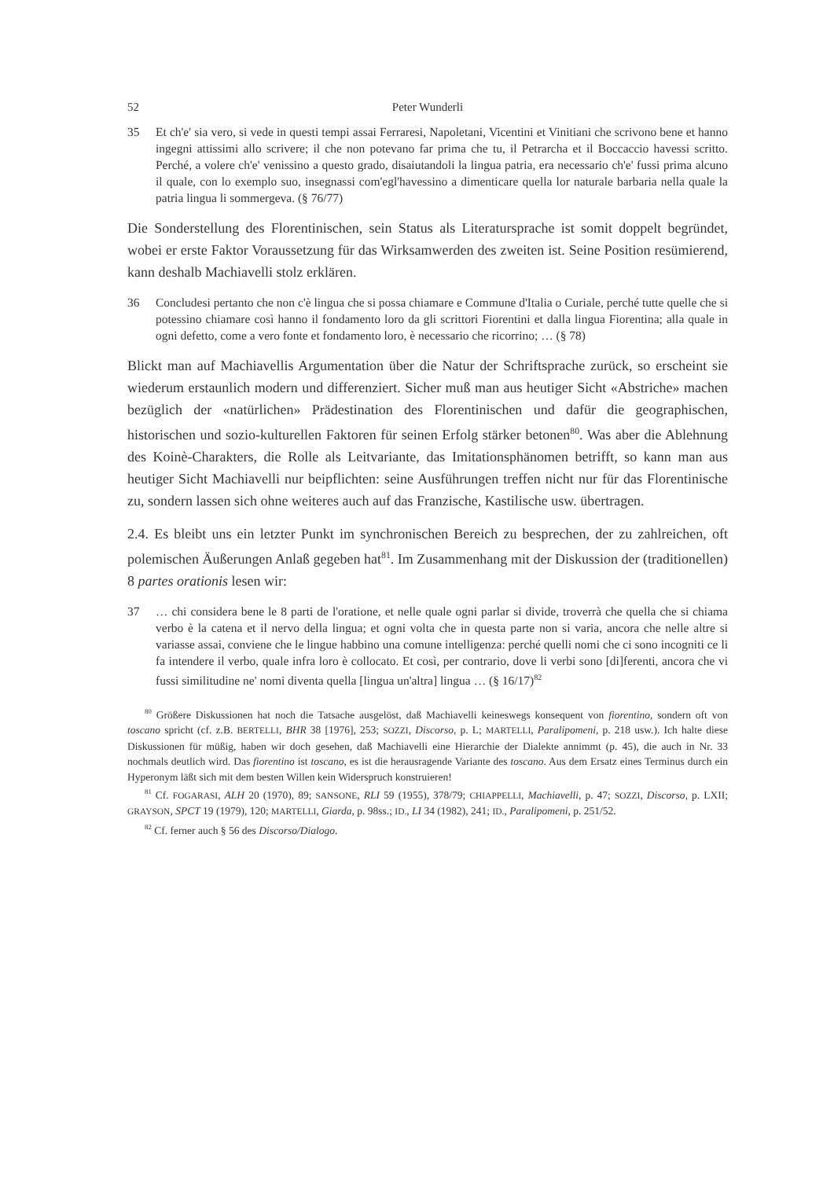52 Peter Wunderli
35 Et ch'e' sia vero, si vede in questi tempi assai Ferraresi, Napoletani, Vicentini et Vinitiani che scrivono bene et hanno ingegni attissimi allo scrivere; il che non potevano far prima che tu, il Petrarcha et il Boccaccio havessi scritto. Perché, a volere ch'e' venissino a questo grado, disaiutandoli la lingua patria, era necessario ch'e' fussi prima alcuno il quale, con lo exemplo suo, insegnassi com'egl'havessino a dimenticare quella lor naturale barbaria nella quale la patria lingua li sommergeva. (§ 76/77)
Die Sonderstellung des Florentinischen, sein Status als Literatursprache ist somit doppelt begründet, wobei er erste Faktor Voraussetzung für das Wirksamwerden des zweiten ist. Seine Position resümierend, kann deshalb Machiavelli stolz erklären.
36 Concludesi pertanto che non c'è lingua che si possa chiamare e Commune d'Italia o Curiale, perché tutte quelle che si potessino chiamare così hanno il fondamento loro da gli scrittori Fiorentini et dalla lingua Fiorentina; alla quale in ogni defetto, come a vero fonte et fondamento loro, è necessario che ricorrino; … (§ 78)
Blickt man auf Machiavellis Argumentation über die Natur der Schriftsprache zurück, so erscheint sie wiederum erstaunlich modern und differenziert. Sicher muß man aus heutiger Sicht «Abstriche» machen bezüglich der «natürlichen» Prädestination des Florentinischen und dafür die geographischen, historischen und sozio-kulturellen Faktoren für seinen Erfolg stärker betonen<sup>80</sup>. Was aber die Ablehnung des Koinè-Charakters, die Rolle als Leitvariante, das Imitationsphänomen betrifft, so kann man aus heutiger Sicht Machiavelli nur beipflichten: seine Ausführungen treffen nicht nur für das Florentinische zu, sondern lassen sich ohne weiteres auch auf das Franzische, Kastilische usw. übertragen.
2.4. Es bleibt uns ein letzter Punkt im synchronischen Bereich zu besprechen, der zu zahlreichen, oft polemischen Äußerungen Anlaß gegeben hat<sup>81</sup>. Im Zusammenhang mit der Diskussion der (traditionellen) 8 partes orationis lesen wir:
37 … chi considera bene le 8 parti de l'oratione, et nelle quale ogni parlar si divide, troverrà che quella che si chiama verbo è la catena et il nervo della lingua; et ogni volta che in questa parte non si varia, ancora che nelle altre si variasse assai, conviene che le lingue habbino una comune intelligenza: perché quelli nomi che ci sono incogniti ce li fa intendere il verbo, quale infra loro è collocato. Et così, per contrario, dove li verbi sono [di]ferenti, ancora che vi fussi similitudine ne' nomi diventa quella [lingua un'altra] lingua … (§ 16/17)<sup>82</sup>
<sup>80</sup> Größere Diskussionen hat noch die Tatsache ausgelöst, daß Machiavelli keineswegs konsequent von fiorentino, sondern oft von toscano spricht (cf. z.B. BERTELLI, BHR 38 [1976], 253; SOZZI, Discorso, p. L; MARTELLI, Paralipomeni, p. 218 usw.). Ich halte diese Diskussionen für müßig, haben wir doch gesehen, daß Machiavelli eine Hierarchie der Dialekte annimmt (p. 45), die auch in Nr. 33 nochmals deutlich wird. Das fiorentino ist toscano, es ist die herausragende Variante des toscano. Aus dem Ersatz eines Terminus durch ein Hyperonym läßt sich mit dem besten Willen kein Widerspruch konstruieren!
<sup>81</sup> Cf. FOGARASI, ALH 20 (1970), 89; SANSONE, RLI 59 (1955), 378/79; CHIAPPELLI, Machiavelli, p. 47; SOZZI, Discorso, p. LXII; GRAYSON, SPCT 19 (1979), 120; MARTELLI, Giarda, p. 98ss.; ID., LI 34 (1982), 241; ID., Paralipomeni, p. 251/52.
<sup>82</sup> Cf. ferner auch § 56 des Discorso/Dialogo.